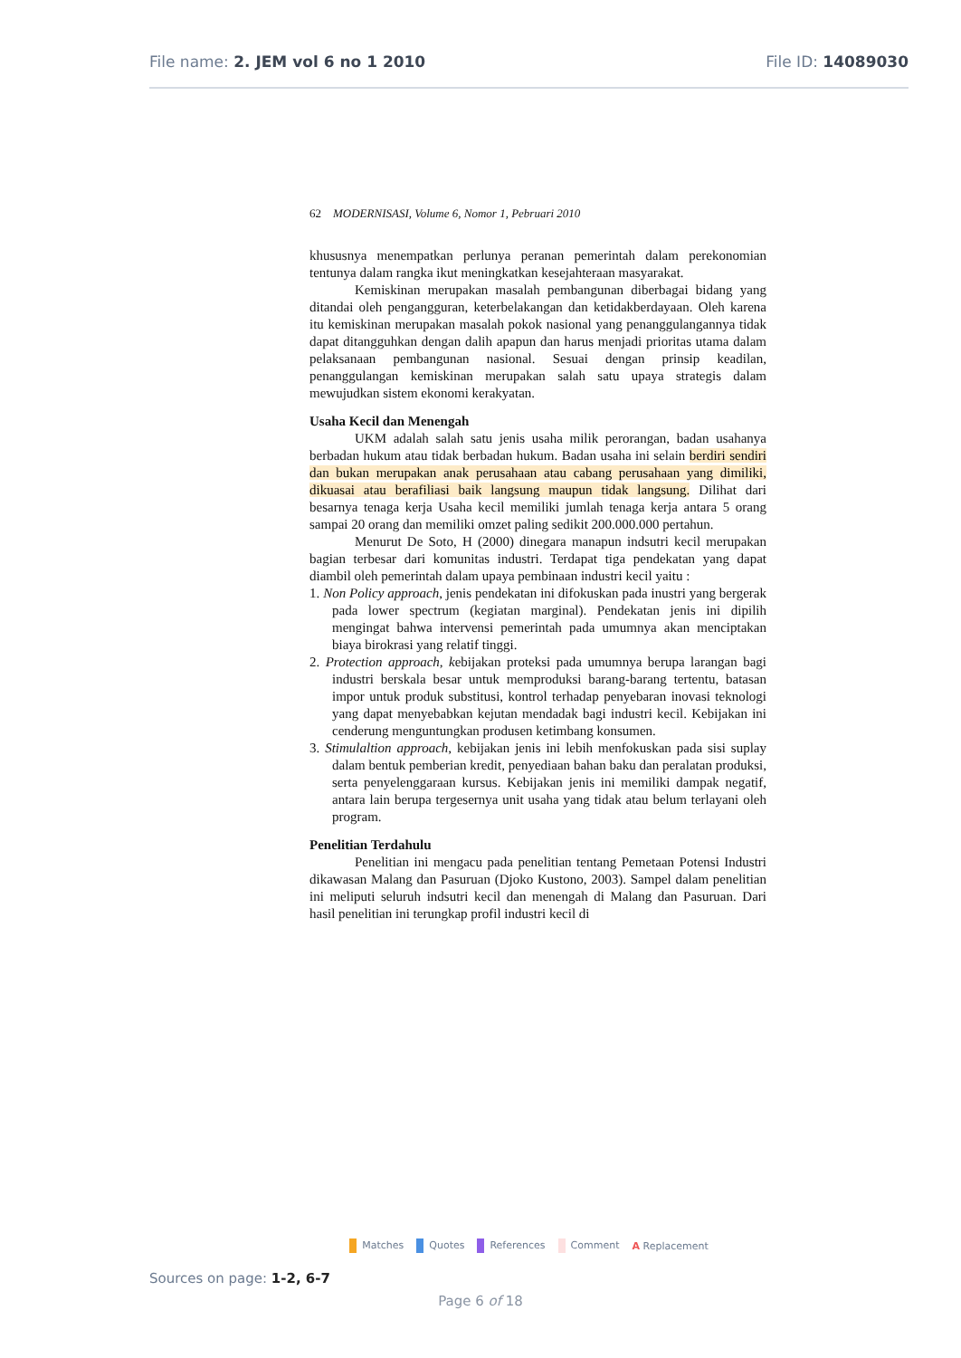File name: 2. JEM vol 6 no 1 2010
File ID: 14089030
62 MODERNISASI, Volume 6, Nomor 1, Pebruari 2010
khususnya menempatkan perlunya peranan pemerintah dalam perekonomian tentunya dalam rangka ikut meningkatkan kesejahteraan masyarakat.
Kemiskinan merupakan masalah pembangunan diberbagai bidang yang ditandai oleh pengangguran, keterbelakangan dan ketidakberdayaan. Oleh karena itu kemiskinan merupakan masalah pokok nasional yang penanggulangannya tidak dapat ditangguhkan dengan dalih apapun dan harus menjadi prioritas utama dalam pelaksanaan pembangunan nasional. Sesuai dengan prinsip keadilan, penanggulangan kemiskinan merupakan salah satu upaya strategis dalam mewujudkan sistem ekonomi kerakyatan.
Usaha Kecil dan Menengah
UKM adalah salah satu jenis usaha milik perorangan, badan usahanya berbadan hukum atau tidak berbadan hukum. Badan usaha ini selain berdiri sendiri dan bukan merupakan anak perusahaan atau cabang perusahaan yang dimiliki, dikuasai atau berafiliasi baik langsung maupun tidak langsung. Dilihat dari besarnya tenaga kerja Usaha kecil memiliki jumlah tenaga kerja antara 5 orang sampai 20 orang dan memiliki omzet paling sedikit 200.000.000 pertahun.
Menurut De Soto, H (2000) dinegara manapun indsutri kecil merupakan bagian terbesar dari komunitas industri. Terdapat tiga pendekatan yang dapat diambil oleh pemerintah dalam upaya pembinaan industri kecil yaitu :
1. Non Policy approach, jenis pendekatan ini difokuskan pada inustri yang bergerak pada lower spectrum (kegiatan marginal). Pendekatan jenis ini dipilih mengingat bahwa intervensi pemerintah pada umumnya akan menciptakan biaya birokrasi yang relatif tinggi.
2. Protection approach, kebijakan proteksi pada umumnya berupa larangan bagi industri berskala besar untuk memproduksi barang-barang tertentu, batasan impor untuk produk substitusi, kontrol terhadap penyebaran inovasi teknologi yang dapat menyebabkan kejutan mendadak bagi industri kecil. Kebijakan ini cenderung menguntungkan produsen ketimbang konsumen.
3. Stimulaltion approach, kebijakan jenis ini lebih menfokuskan pada sisi suplay dalam bentuk pemberian kredit, penyediaan bahan baku dan peralatan produksi, serta penyelenggaraan kursus. Kebijakan jenis ini memiliki dampak negatif, antara lain berupa tergesernya unit usaha yang tidak atau belum terlayani oleh program.
Penelitian Terdahulu
Penelitian ini mengacu pada penelitian tentang Pemetaan Potensi Industri dikawasan Malang dan Pasuruan (Djoko Kustono, 2003). Sampel dalam penelitian ini meliputi seluruh indsutri kecil dan menengah di Malang dan Pasuruan. Dari hasil penelitian ini terungkap profil industri kecil di
Matches Quotes References Comment A Replacement
Sources on page: 1-2, 6-7
Page 6 of 18